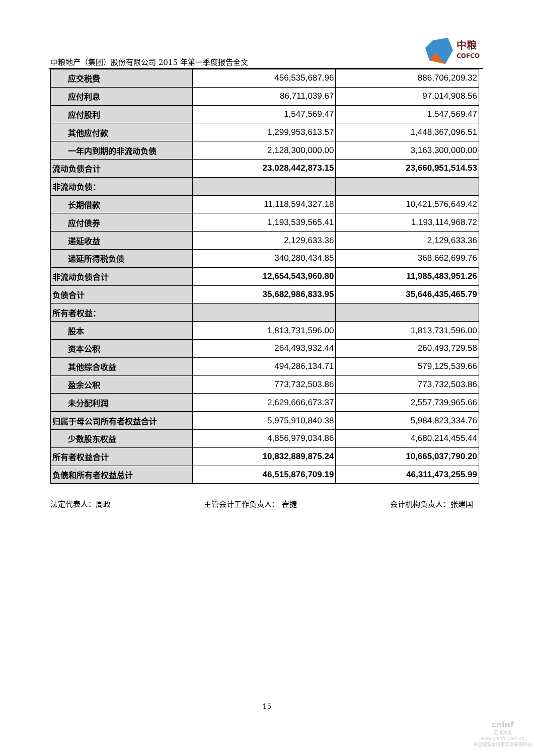中粮地产（集团）股份有限公司 2015 年第一季度报告全文
中粮
COFCO
| 应交税费 | 456,535,687.96 | 886,706,209.32 |
| 应付利息 | 86,711,039.67 | 97,014,908.56 |
| 应付股利 | 1,547,569.47 | 1,547,569.47 |
| 其他应付款 | 1,299,953,613.57 | 1,448,367,096.51 |
| 一年内到期的非流动负债 | 2,128,300,000.00 | 3,163,300,000.00 |
| 流动负债合计 | 23,028,442,873.15 | 23,660,951,514.53 |
| 非流动负债： | | |
| 长期借款 | 11,118,594,327.18 | 10,421,576,649.42 |
| 应付债券 | 1,193,539,565.41 | 1,193,114,968.72 |
| 递延收益 | 2,129,633.36 | 2,129,633.36 |
| 递延所得税负债 | 340,280,434.85 | 368,662,699.76 |
| 非流动负债合计 | 12,654,543,960.80 | 11,985,483,951.26 |
| 负债合计 | 35,682,986,833.95 | 35,646,435,465.79 |
| 所有者权益： | | |
| 股本 | 1,813,731,596.00 | 1,813,731,596.00 |
| 资本公积 | 264,493,932.44 | 260,493,729.58 |
| 其他综合收益 | 494,286,134.71 | 579,125,539.66 |
| 盈余公积 | 773,732,503.86 | 773,732,503.86 |
| 未分配利润 | 2,629,666,673.37 | 2,557,739,965.66 |
| 归属于母公司所有者权益合计 | 5,975,910,840.38 | 5,984,823,334.76 |
| 少数股东权益 | 4,856,979,034.86 | 4,680,214,455.44 |
| 所有者权益合计 | 10,832,889,875.24 | 10,665,037,790.20 |
| 负债和所有者权益总计 | 46,515,876,709.19 | 46,311,473,255.99 |
法定代表人：周政 主管会计工作负责人： 崔捷 会计机构负责人：张建国
15
cninf
巨潮资讯
www.cninfo.com.cn
中国证监会指定信息披露网站